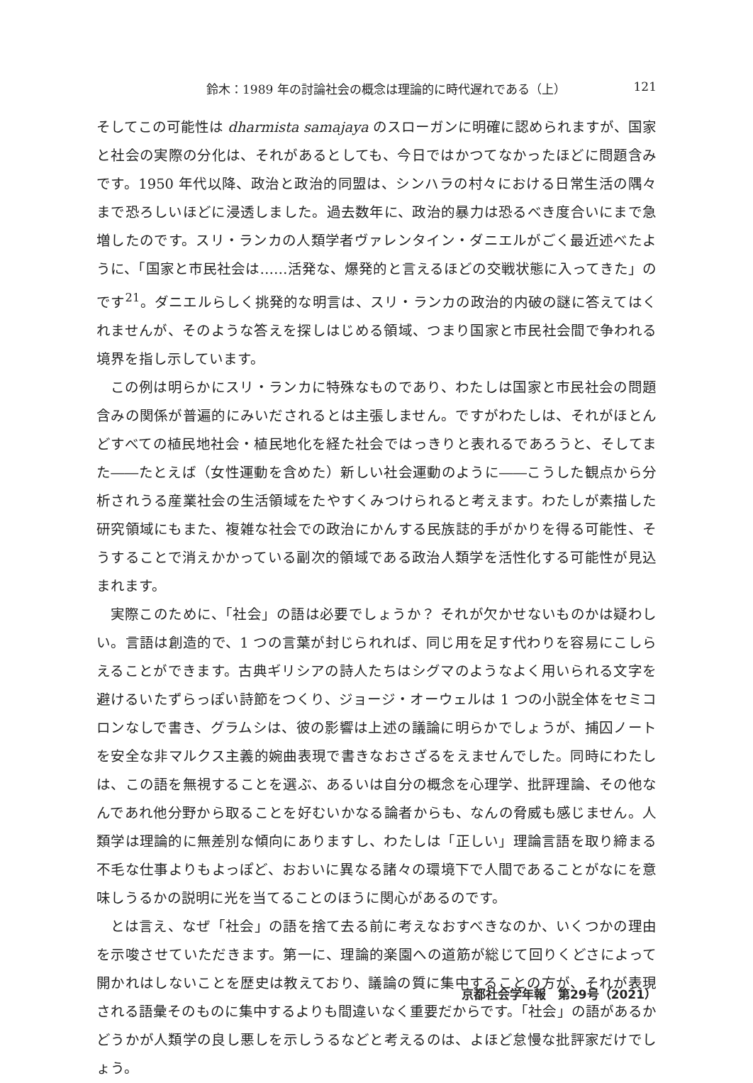鈴木：1989 年の討論社会の概念は理論的に時代遅れである（上） 121
そしてこの可能性は dharmista samajaya のスローガンに明確に認められますが、国家と社会の実際の分化は、それがあるとしても、今日ではかつてなかったほどに問題含みです。1950 年代以降、政治と政治的同盟は、シンハラの村々における日常生活の隅々まで恐ろしいほどに浸透しました。過去数年に、政治的暴力は恐るべき度合いにまで急増したのです。スリ・ランカの人類学者ヴァレンタイン・ダニエルがごく最近述べたように、「国家と市民社会は……活発な、爆発的と言えるほどの交戦状態に入ってきた」のです<sup>21</sup>。ダニエルらしく挑発的な明言は、スリ・ランカの政治的内破の謎に答えてはくれませんが、そのような答えを探しはじめる領域、つまり国家と市民社会間で争われる境界を指し示しています。
この例は明らかにスリ・ランカに特殊なものであり、わたしは国家と市民社会の問題含みの関係が普遍的にみいだされるとは主張しません。ですがわたしは、それがほとんどすべての植民地社会・植民地化を経た社会ではっきりと表れるであろうと、そしてまた――たとえば（女性運動を含めた）新しい社会運動のように――こうした観点から分析されうる産業社会の生活領域をたやすくみつけられると考えます。わたしが素描した研究領域にもまた、複雑な社会での政治にかんする民族誌的手がかりを得る可能性、そうすることで消えかかっている副次的領域である政治人類学を活性化する可能性が見込まれます。
実際このために、「社会」の語は必要でしょうか？ それが欠かせないものかは疑わしい。言語は創造的で、1 つの言葉が封じられれば、同じ用を足す代わりを容易にこしらえることができます。古典ギリシアの詩人たちはシグマのようなよく用いられる文字を避けるいたずらっぽい詩節をつくり、ジョージ・オーウェルは 1 つの小説全体をセミコロンなしで書き、グラムシは、彼の影響は上述の議論に明らかでしょうが、捕囚ノートを安全な非マルクス主義的婉曲表現で書きなおさざるをえませんでした。同時にわたしは、この語を無視することを選ぶ、あるいは自分の概念を心理学、批評理論、その他なんであれ他分野から取ることを好むいかなる論者からも、なんの脅威も感じません。人類学は理論的に無差別な傾向にありますし、わたしは「正しい」理論言語を取り締まる不毛な仕事よりもよっぽど、おおいに異なる諸々の環境下で人間であることがなにを意味しうるかの説明に光を当てることのほうに関心があるのです。
とは言え、なぜ「社会」の語を捨て去る前に考えなおすべきなのか、いくつかの理由を示唆させていただきます。第一に、理論的楽園への道筋が総じて回りくどさによって開かれはしないことを歴史は教えており、議論の質に集中することの方が、それが表現される語彙そのものに集中するよりも間違いなく重要だからです。「社会」の語があるかどうかが人類学の良し悪しを示しうるなどと考えるのは、よほど怠慢な批評家だけでしょう。
京都社会学年報　第29号（2021）